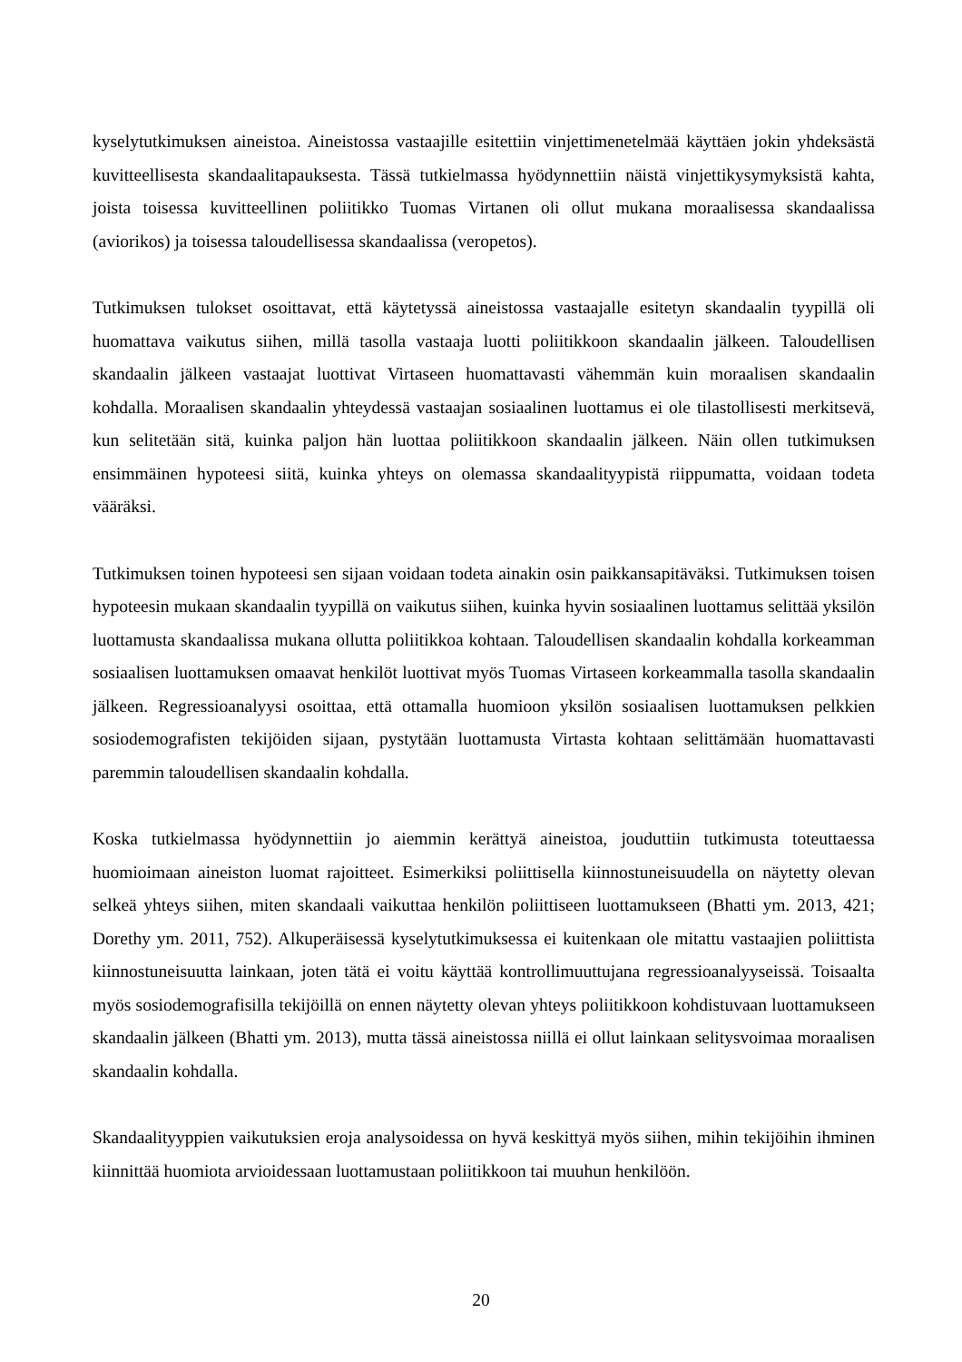kyselytutkimuksen aineistoa. Aineistossa vastaajille esitettiin vinjettimenetelmää käyttäen jokin yhdeksästä kuvitteellisesta skandaalitapauksesta. Tässä tutkielmassa hyödynnettiin näistä vinjettikysymyksistä kahta, joista toisessa kuvitteellinen poliitikko Tuomas Virtanen oli ollut mukana moraalisessa skandaalissa (aviorikos) ja toisessa taloudellisessa skandaalissa (veropetos).
Tutkimuksen tulokset osoittavat, että käytetyssä aineistossa vastaajalle esitetyn skandaalin tyypillä oli huomattava vaikutus siihen, millä tasolla vastaaja luotti poliitikkoon skandaalin jälkeen. Taloudellisen skandaalin jälkeen vastaajat luottivat Virtaseen huomattavasti vähemmän kuin moraalisen skandaalin kohdalla. Moraalisen skandaalin yhteydessä vastaajan sosiaalinen luottamus ei ole tilastollisesti merkitsevä, kun selitetään sitä, kuinka paljon hän luottaa poliitikkoon skandaalin jälkeen. Näin ollen tutkimuksen ensimmäinen hypoteesi siitä, kuinka yhteys on olemassa skandaalityypistä riippumatta, voidaan todeta vääräksi.
Tutkimuksen toinen hypoteesi sen sijaan voidaan todeta ainakin osin paikkansapitäväksi. Tutkimuksen toisen hypoteesin mukaan skandaalin tyypillä on vaikutus siihen, kuinka hyvin sosiaalinen luottamus selittää yksilön luottamusta skandaalissa mukana ollutta poliitikkoa kohtaan. Taloudellisen skandaalin kohdalla korkeamman sosiaalisen luottamuksen omaavat henkilöt luottivat myös Tuomas Virtaseen korkeammalla tasolla skandaalin jälkeen. Regressioanalyysi osoittaa, että ottamalla huomioon yksilön sosiaalisen luottamuksen pelkkien sosiodemografisten tekijöiden sijaan, pystytään luottamusta Virtasta kohtaan selittämään huomattavasti paremmin taloudellisen skandaalin kohdalla.
Koska tutkielmassa hyödynnettiin jo aiemmin kerättyä aineistoa, jouduttiin tutkimusta toteuttaessa huomioimaan aineiston luomat rajoitteet. Esimerkiksi poliittisella kiinnostuneisuudella on näytetty olevan selkeä yhteys siihen, miten skandaali vaikuttaa henkilön poliittiseen luottamukseen (Bhatti ym. 2013, 421; Dorethy ym. 2011, 752). Alkuperäisessä kyselytutkimuksessa ei kuitenkaan ole mitattu vastaajien poliittista kiinnostuneisuutta lainkaan, joten tätä ei voitu käyttää kontrollimuuttujana regressioanalyyseissä. Toisaalta myös sosiodemografisilla tekijöillä on ennen näytetty olevan yhteys poliitikkoon kohdistuvaan luottamukseen skandaalin jälkeen (Bhatti ym. 2013), mutta tässä aineistossa niillä ei ollut lainkaan selitysvoimaa moraalisen skandaalin kohdalla.
Skandaalityyppien vaikutuksien eroja analysoidessa on hyvä keskittyä myös siihen, mihin tekijöihin ihminen kiinnittää huomiota arvioidessaan luottamustaan poliitikkoon tai muuhun henkilöön.
20